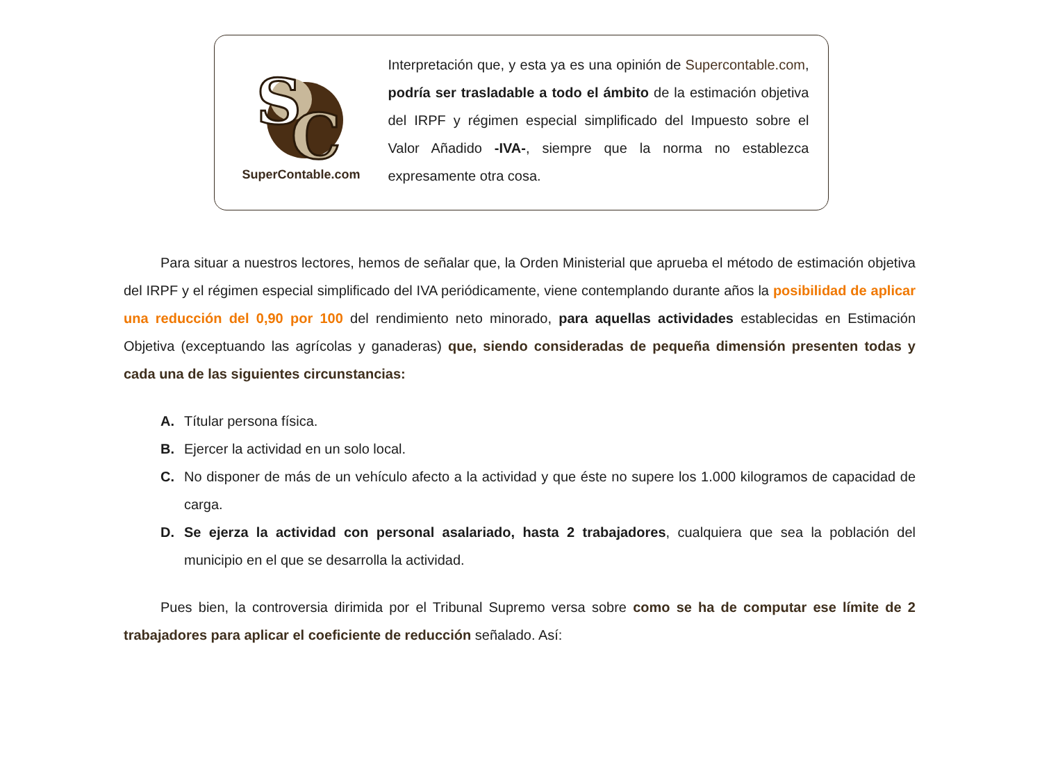S
C
SuperContable.com
Interpretación que, y esta ya es una opinión de Supercontable.com, podría ser trasladable a todo el ámbito de la estimación objetiva del IRPF y régimen especial simplificado del Impuesto sobre el Valor Añadido -IVA-, siempre que la norma no establezca expresamente otra cosa.
Para situar a nuestros lectores, hemos de señalar que, la Orden Ministerial que aprueba el método de estimación objetiva del IRPF y el régimen especial simplificado del IVA periódicamente, viene contemplando durante años la posibilidad de aplicar una reducción del 0,90 por 100 del rendimiento neto minorado, para aquellas actividades establecidas en Estimación Objetiva (exceptuando las agrícolas y ganaderas) que, siendo consideradas de pequeña dimensión presenten todas y cada una de las siguientes circunstancias:
A. Títular persona física.
B. Ejercer la actividad en un solo local.
C. No disponer de más de un vehículo afecto a la actividad y que éste no supere los 1.000 kilogramos de capacidad de carga.
D. Se ejerza la actividad con personal asalariado, hasta 2 trabajadores, cualquiera que sea la población del municipio en el que se desarrolla la actividad.
Pues bien, la controversia dirimida por el Tribunal Supremo versa sobre como se ha de computar ese límite de 2 trabajadores para aplicar el coeficiente de reducción señalado. Así: